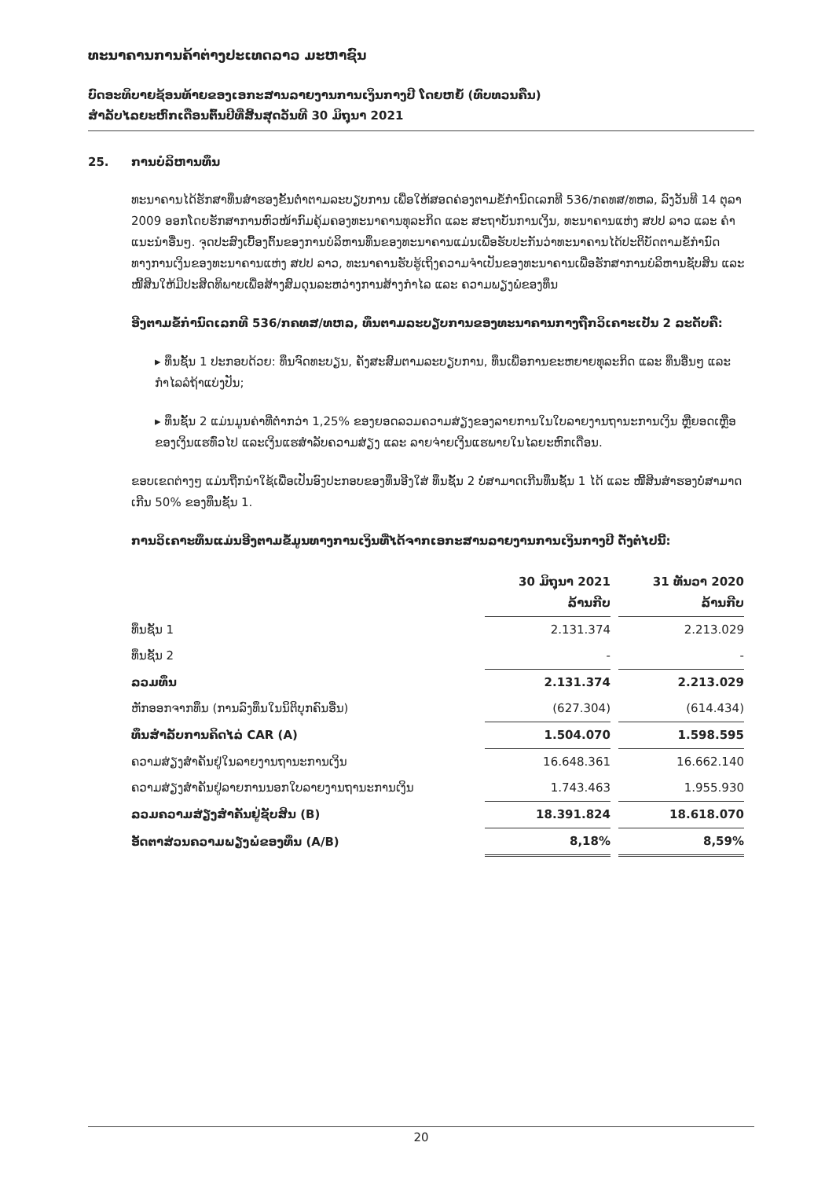ທະນາຄານການຄ້າຕ່າງປະເທດລາວ ມະຫາຊົນ
ບົດອະທິບາຍຊ້ອນທ້າຍຂອງເອກະສານລາຍງານການເງິນກາງປີ ໂດຍຫຍໍ້ (ທົບທວນຄືນ)
ສຳລັບໄລຍະຫົກເດືອນຕົ້ນປີທີ່ສິ້ນສຸດວັນທີ 30 ມິຖຸນາ 2021
25. ການບໍລິຫານທຶນ
ທະນາຄານໄດ້ຮັກສາທຶນສຳຮອງຂັ້ນຕ່ຳຕາມລະບຽບການ ເພື່ອໃຫ້ສອດຄ່ອງຕາມຂໍ້ກຳນົດເລກທີ 536/ກຄທສ/ທຫລ, ລົງວັນທີ 14 ຕຸລາ 2009 ອອກໂດຍຮັກສາການຫົວໜ້າກົມຄຸ້ມຄອງທະນາຄານທຸລະກິດ ແລະ ສະຖາບັນການເງິນ, ທະນາຄານແຫ່ງ ສປປ ລາວ ແລະ ຄຳແນະນຳອື່ນໆ. ຈຸດປະສົງເບື້ອງຕົ້ນຂອງການບໍລິຫານທຶນຂອງທະນາຄານແມ່ນເພື່ອຮັບປະກັນວ່າທະນາຄານໄດ້ປະຕິບັດຕາມຂໍ້ກຳນົດທາງການເງິນຂອງທະນາຄານແຫ່ງ ສປປ ລາວ, ທະນາຄານຮັບຮູ້ເຖິງຄວາມຈຳເປັນຂອງທະນາຄານເພື່ອຮັກສາການບໍລິຫານຊັບສິນ ແລະ ໜີ້ສິນໃຫ້ມີປະສິດທິພາບເພື່ອສ້າງສົມດຸນລະຫວ່າງການສ້າງກຳໄລ ແລະ ຄວາມພຽງພໍຂອງທຶນ
ອີງຕາມຂໍ້ກຳນົດເລກທີ 536/ກຄທສ/ທຫລ, ທຶນຕາມລະບຽບການຂອງທະນາຄານກາງຖືກວິເຄາະເປັນ 2 ລະດັບຄື:
▸ ທຶນຊັ້ນ 1 ປະກອບດ້ວຍ: ທຶນຈົດທະບຽນ, ຄັງສະສົມຕາມລະບຽບການ, ທຶນເພື່ອການຂະຫຍາຍທຸລະກິດ ແລະ ທຶນອື່ນໆ ແລະ ກຳໄລລໍຖ້າແບ່ງປັນ;
▸ ທຶນຊັ້ນ 2 ແມ່ນມູນຄ່າທີ່ຕ່ຳກວ່າ 1,25% ຂອງຍອດລວມຄວາມສ່ຽງຂອງລາຍການໃນໃບລາຍງານຖານະການເງິນ ຫຼືຍອດເຫຼືອຂອງເງິນແຮທົ່ວໄປ ແລະເງິນແຮສຳລັບຄວາມສ່ຽງ ແລະ ລາຍຈ່າຍເງິນແຮພາຍໃນໄລຍະຫົກເດືອນ.
ຂອບເຂດຕ່າງໆ ແມ່ນຖືກນຳໃຊ້ເພື່ອເປັນອົງປະກອບຂອງທຶນອີງໃສ່ ທຶນຊັ້ນ 2 ບໍ່ສາມາດເກີນທຶນຊັ້ນ 1 ໄດ້ ແລະ ໜີ້ສິນສຳຮອງບໍ່ສາມາດເກີນ 50% ຂອງທຶນຊັ້ນ 1.
ການວິເຄາະທຶນແມ່ນອີງຕາມຂໍ້ມູນທາງການເງິນທີ່ໄດ້ຈາກເອກະສານລາຍງານການເງິນກາງປີ ດັ່ງຕໍ່ໄປນີ້:
| | 30 ມິຖຸນາ 2021 ລ້ານກີບ | 31 ທັນວາ 2020 ລ້ານກີບ |
| --- | --- | --- |
| ທຶນຊັ້ນ 1 | 2.131.374 | 2.213.029 |
| ທຶນຊັ້ນ 2 | - | - |
| ລວມທຶນ | 2.131.374 | 2.213.029 |
| ຫັກອອກຈາກທຶນ (ການລົງທຶນໃນນິຕິບຸກຄົນອື່ນ) | (627.304) | (614.434) |
| ທຶນສຳລັບການຄິດໄລ່ CAR (A) | 1.504.070 | 1.598.595 |
| ຄວາມສ່ຽງສຳຄັນຢູ່ໃນລາຍງານຖານະການເງິນ | 16.648.361 | 16.662.140 |
| ຄວາມສ່ຽງສຳຄັນຢູ່ລາຍການນອກໃບລາຍງານຖານະການເງິນ | 1.743.463 | 1.955.930 |
| ລວມຄວາມສ່ຽງສຳຄັນຢູ່ຊັບສິນ (B) | 18.391.824 | 18.618.070 |
| ອັດຕາສ່ວນຄວາມພຽງພໍຂອງທຶນ (A/B) | 8,18% | 8,59% |
20